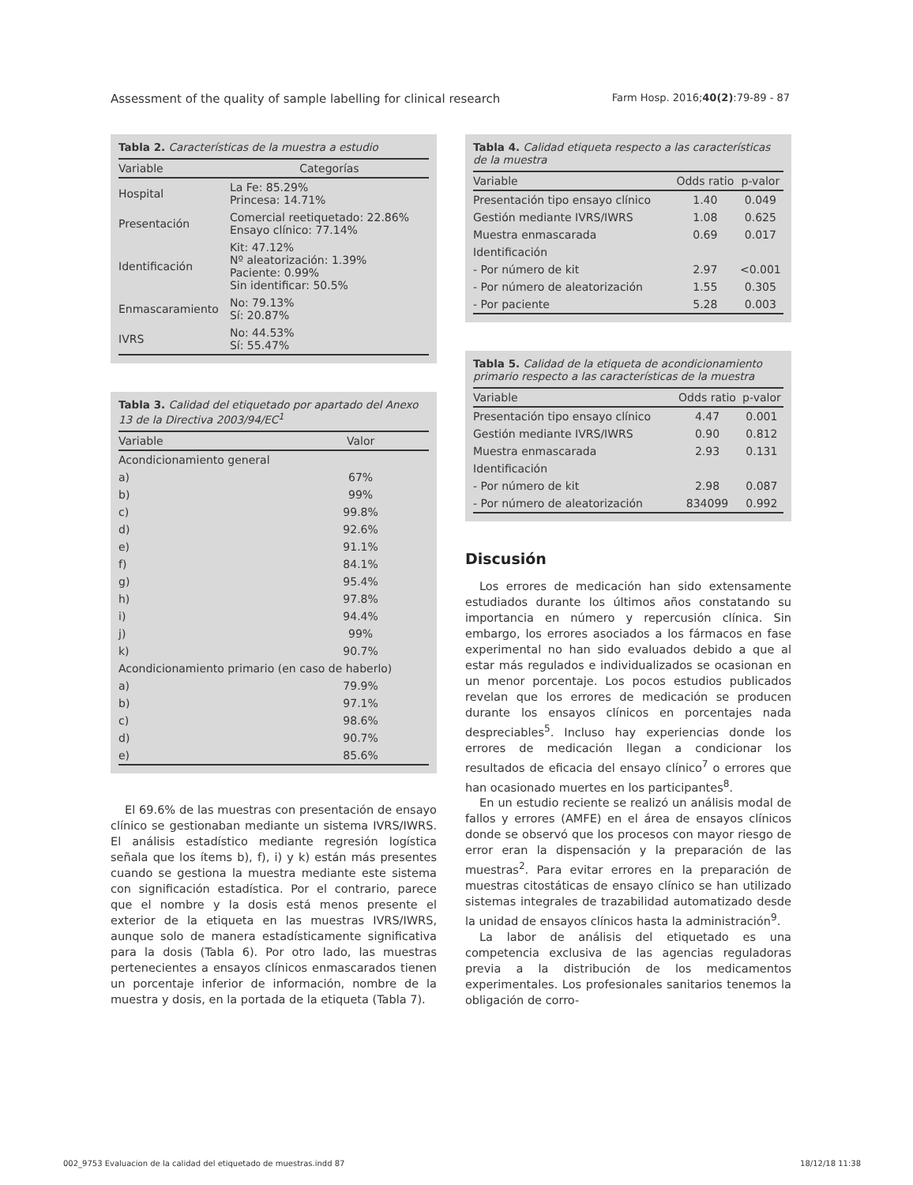Assessment of the quality of sample labelling for clinical research Farm Hosp. 2016;40(2):79-89 - 87
Tabla 2. Características de la muestra a estudio
| Variable | Categorías |
| --- | --- |
| Hospital | La Fe: 85.29% Princesa: 14.71% |
| Presentación | Comercial reetiquetado: 22.86% Ensayo clínico: 77.14% |
| Identificación | Kit: 47.12% Nº aleatorización: 1.39% Paciente: 0.99% Sin identificar: 50.5% |
| Enmascaramiento | No: 79.13% Sí: 20.87% |
| IVRS | No: 44.53% Sí: 55.47% |
Tabla 3. Calidad del etiquetado por apartado del Anexo 13 de la Directiva 2003/94/EC<sup>1</sup>
| Variable | Valor |
| --- | --- |
| Acondicionamiento general | |
| a) | 67% |
| b) | 99% |
| c) | 99.8% |
| d) | 92.6% |
| e) | 91.1% |
| f) | 84.1% |
| g) | 95.4% |
| h) | 97.8% |
| i) | 94.4% |
| j) | 99% |
| k) | 90.7% |
| Acondicionamiento primario (en caso de haberlo) | |
| a) | 79.9% |
| b) | 97.1% |
| c) | 98.6% |
| d) | 90.7% |
| e) | 85.6% |
El 69.6% de las muestras con presentación de ensayo clínico se gestionaban mediante un sistema IVRS/IWRS. El análisis estadístico mediante regresión logística señala que los ítems b), f), i) y k) están más presentes cuando se gestiona la muestra mediante este sistema con significación estadística. Por el contrario, parece que el nombre y la dosis está menos presente el exterior de la etiqueta en las muestras IVRS/IWRS, aunque solo de manera estadísticamente significativa para la dosis (Tabla 6). Por otro lado, las muestras pertenecientes a ensayos clínicos enmascarados tienen un porcentaje inferior de información, nombre de la muestra y dosis, en la portada de la etiqueta (Tabla 7).
Tabla 4. Calidad etiqueta respecto a las características de la muestra
| Variable | Odds ratio | p-valor |
| --- | --- | --- |
| Presentación tipo ensayo clínico | 1.40 | 0.049 |
| Gestión mediante IVRS/IWRS | 1.08 | 0.625 |
| Muestra enmascarada | 0.69 | 0.017 |
| Identificación | | |
| - Por número de kit | 2.97 | <0.001 |
| - Por número de aleatorización | 1.55 | 0.305 |
| - Por paciente | 5.28 | 0.003 |
Tabla 5. Calidad de la etiqueta de acondicionamiento primario respecto a las características de la muestra
| Variable | Odds ratio | p-valor |
| --- | --- | --- |
| Presentación tipo ensayo clínico | 4.47 | 0.001 |
| Gestión mediante IVRS/IWRS | 0.90 | 0.812 |
| Muestra enmascarada | 2.93 | 0.131 |
| Identificación | | |
| - Por número de kit | 2.98 | 0.087 |
| - Por número de aleatorización | 834099 | 0.992 |
Discusión
Los errores de medicación han sido extensamente estudiados durante los últimos años constatando su importancia en número y repercusión clínica. Sin embargo, los errores asociados a los fármacos en fase experimental no han sido evaluados debido a que al estar más regulados e individualizados se ocasionan en un menor porcentaje. Los pocos estudios publicados revelan que los errores de medicación se producen durante los ensayos clínicos en porcentajes nada despreciables<sup>5</sup>. Incluso hay experiencias donde los errores de medicación llegan a condicionar los resultados de eficacia del ensayo clínico<sup>7</sup> o errores que han ocasionado muertes en los participantes<sup>8</sup>.
En un estudio reciente se realizó un análisis modal de fallos y errores (AMFE) en el área de ensayos clínicos donde se observó que los procesos con mayor riesgo de error eran la dispensación y la preparación de las muestras<sup>2</sup>. Para evitar errores en la preparación de muestras citostáticas de ensayo clínico se han utilizado sistemas integrales de trazabilidad automatizado desde la unidad de ensayos clínicos hasta la administración<sup>9</sup>.
La labor de análisis del etiquetado es una competencia exclusiva de las agencias reguladoras previa a la distribución de los medicamentos experimentales. Los profesionales sanitarios tenemos la obligación de corro-
002_9753 Evaluacion de la calidad del etiquetado de muestras.indd 87 18/12/18 11:38